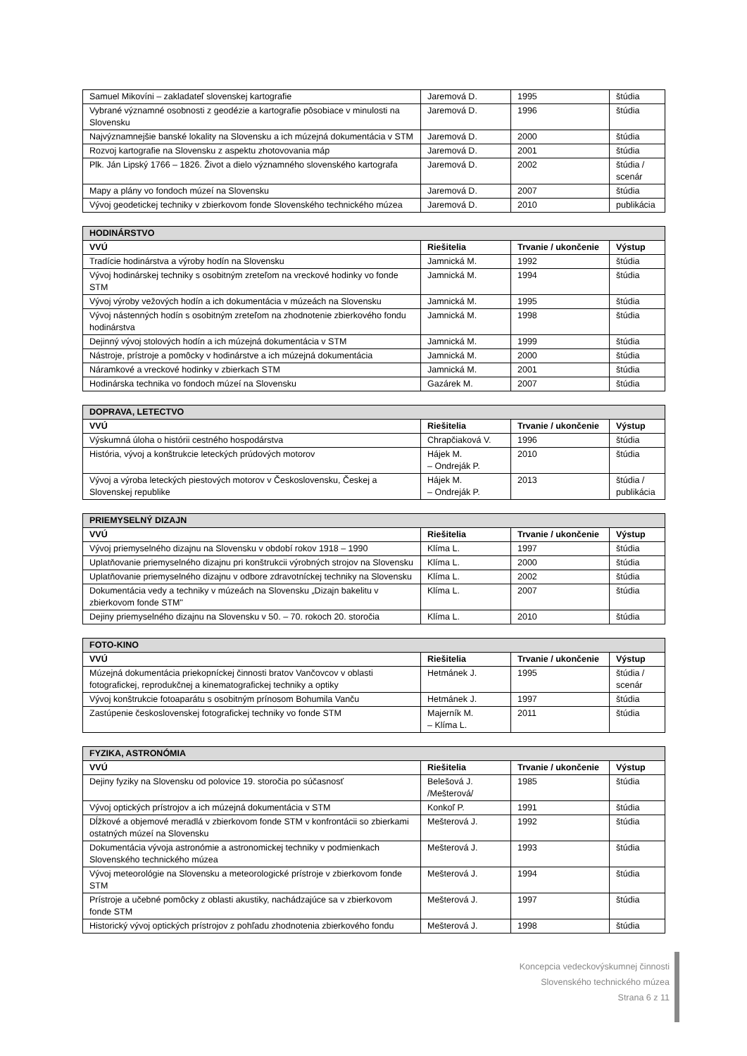| Samuel Mikovíni – zakladateľ slovenskej kartografie | Jaremová D. | 1995 | štúdia |
| Vybrané významné osobnosti z geodézie a kartografie pôsobiace v minulosti na Slovensku | Jaremová D. | 1996 | štúdia |
| Najvýznamnejšie banské lokality na Slovensku a ich múzejná dokumentácia v STM | Jaremová D. | 2000 | štúdia |
| Rozvoj kartografie na Slovensku z aspektu zhotovovania máp | Jaremová D. | 2001 | štúdia |
| Plk. Ján Lipský 1766 – 1826. Život a dielo významného slovenského kartografa | Jaremová D. | 2002 | štúdia / scenár |
| Mapy a plány vo fondoch múzeí na Slovensku | Jaremová D. | 2007 | štúdia |
| Vývoj geodetickej techniky v zbierkovom fonde Slovenského technického múzea | Jaremová D. | 2010 | publikácia |
| HODINÁRSTVO | | | |
| --- | --- | --- | --- |
| VVÚ | Riešitelia | Trvanie / ukončenie | Výstup |
| Tradície hodinárstva a výroby hodín na Slovensku | Jamnická M. | 1992 | štúdia |
| Vývoj hodinárskej techniky s osobitným zreteľom na vreckové hodinky vo fonde STM | Jamnická M. | 1994 | štúdia |
| Vývoj výroby vežových hodín a ich dokumentácia v múzeách na Slovensku | Jamnická M. | 1995 | štúdia |
| Vývoj nástenných hodín s osobitným zreteľom na zhodnotenie zbierkového fondu hodinárstva | Jamnická M. | 1998 | štúdia |
| Dejinný vývoj stolových hodín a ich múzejná dokumentácia v STM | Jamnická M. | 1999 | štúdia |
| Nástroje, prístroje a pomôcky v hodinárstve a ich múzejná dokumentácia | Jamnická M. | 2000 | štúdia |
| Náramkové a vreckové hodinky v zbierkach STM | Jamnická M. | 2001 | štúdia |
| Hodinárska technika vo fondoch múzeí na Slovensku | Gazárek M. | 2007 | štúdia |
| DOPRAVA, LETECTVO | | | |
| --- | --- | --- | --- |
| VVÚ | Riešitelia | Trvanie / ukončenie | Výstup |
| Výskumná úloha o histórii cestného hospodárstva | Chrapčiaková V. | 1996 | štúdia |
| História, vývoj a konštrukcie leteckých prúdových motorov | Hájek M. – Ondreják P. | 2010 | štúdia |
| Vývoj a výroba leteckých piestových motorov v Československu, Českej a Slovenskej republike | Hájek M. – Ondreják P. | 2013 | štúdia / publikácia |
| PRIEMYSELNÝ DIZAJN | | | |
| --- | --- | --- | --- |
| VVÚ | Riešitelia | Trvanie / ukončenie | Výstup |
| Vývoj priemyselného dizajnu na Slovensku v období rokov 1918 – 1990 | Klíma L. | 1997 | štúdia |
| Uplatňovanie priemyselného dizajnu pri konštrukcii výrobných strojov na Slovensku | Klíma L. | 2000 | štúdia |
| Uplatňovanie priemyselného dizajnu v odbore zdravotníckej techniky na Slovensku | Klíma L. | 2002 | štúdia |
| Dokumentácia vedy a techniky v múzeách na Slovensku „Dizajn bakelitu v zbierkovom fonde STM" | Klíma L. | 2007 | štúdia |
| Dejiny priemyselného dizajnu na Slovensku v 50. – 70. rokoch 20. storočia | Klíma L. | 2010 | štúdia |
| FOTO-KINO | | | |
| --- | --- | --- | --- |
| VVÚ | Riešitelia | Trvanie / ukončenie | Výstup |
| Múzejná dokumentácia priekopníckej činnosti bratov Vančovcov v oblasti fotografickej, reprodukčnej a kinematografickej techniky a optiky | Hetmánek J. | 1995 | štúdia / scenár |
| Vývoj konštrukcie fotoaparátu s osobitným prínosom Bohumila Vanču | Hetmánek J. | 1997 | štúdia |
| Zastúpenie československej fotografickej techniky vo fonde STM | Majerník M. – Klíma L. | 2011 | štúdia |
| FYZIKA, ASTRONÓMIA | | | |
| --- | --- | --- | --- |
| VVÚ | Riešitelia | Trvanie / ukončenie | Výstup |
| Dejiny fyziky na Slovensku od polovice 19. storočia po súčasnosť | Belešová J. /Mešterová/ | 1985 | štúdia |
| Vývoj optických prístrojov a ich múzejná dokumentácia v STM | Konkoľ P. | 1991 | štúdia |
| Dĺžkové a objemové meradlá v zbierkovom fonde STM v konfrontácii so zbierkami ostatných múzeí na Slovensku | Mešterová J. | 1992 | štúdia |
| Dokumentácia vývoja astronómie a astronomickej techniky v podmienkach Slovenského technického múzea | Mešterová J. | 1993 | štúdia |
| Vývoj meteorológie na Slovensku a meteorologické prístroje v zbierkovom fonde STM | Mešterová J. | 1994 | štúdia |
| Prístroje a učebné pomôcky z oblasti akustiky, nachádzajúce sa v zbierkovom fonde STM | Mešterová J. | 1997 | štúdia |
| Historický vývoj optických prístrojov z pohľadu zhodnotenia zbierkového fondu | Mešterová J. | 1998 | štúdia |
Koncepcia vedeckovýskumnej činnosti
Slovenského technického múzea
Strana 6 z 11